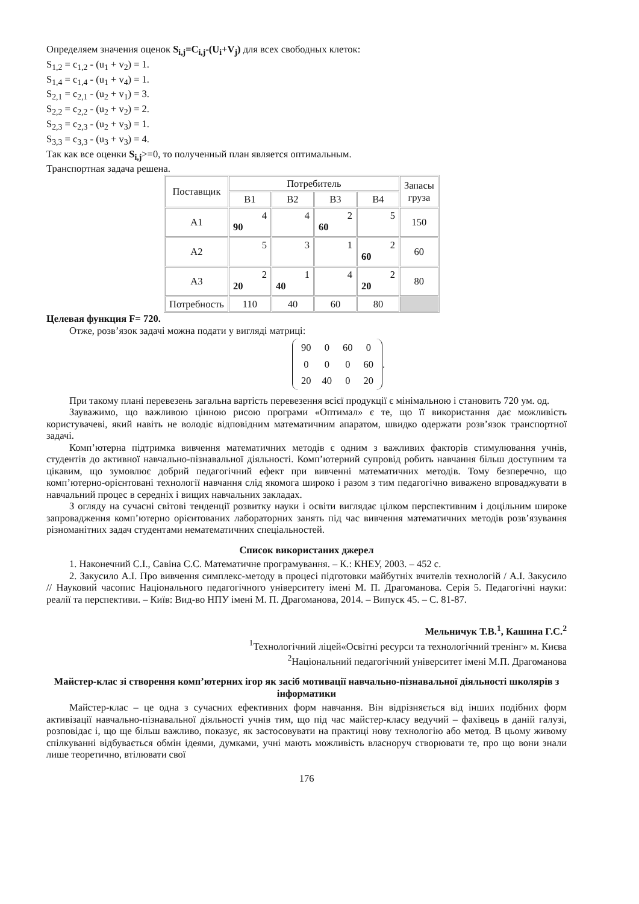Определяем значения оценок S<sub>i,j</sub>=C<sub>i,j</sub>-(U<sub>i</sub>+V<sub>j</sub>) для всех свободных клеток:
S<sub>1,2</sub> = c<sub>1,2</sub> - (u<sub>1</sub> + v<sub>2</sub>) = 1.
S<sub>1,4</sub> = c<sub>1,4</sub> - (u<sub>1</sub> + v<sub>4</sub>) = 1.
S<sub>2,1</sub> = c<sub>2,1</sub> - (u<sub>2</sub> + v<sub>1</sub>) = 3.
S<sub>2,2</sub> = c<sub>2,2</sub> - (u<sub>2</sub> + v<sub>2</sub>) = 2.
S<sub>2,3</sub> = c<sub>2,3</sub> - (u<sub>2</sub> + v<sub>3</sub>) = 1.
S<sub>3,3</sub> = c<sub>3,3</sub> - (u<sub>3</sub> + v<sub>3</sub>) = 4.
Так как все оценки S<sub>i,j</sub>>=0, то полученный план является оптимальным.
Транспортная задача решена.
| Поставщик | Потребитель | | | | Запасы груза |
| | B1 | B2 | B3 | B4 | |
| A1 | 4 90 | 4 | 2 60 | 5 | 150 |
| A2 | 5 | 3 | 1 | 2 60 | 60 |
| A3 | 2 20 | 1 40 | 4 | 2 20 | 80 |
| Потребность | 110 | 40 | 60 | 80 | |
Целевая функция F= 720.
Отже, розв’язок задачі можна подати у вигляді матриці:
| 90 | 0 | 60 | 0 |
| 0 | 0 | 0 | 60 |
| 20 | 40 | 0 | 20 |
.
При такому плані перевезень загальна вартість перевезення всієї продукції є мінімальною і становить 720 ум. од.
Зауважимо, що важливою цінною рисою програми «Оптимал» є те, що її використання дає можливість користувачеві, який навіть не володіє відповідним математичним апаратом, швидко одержати розв’язок транспортної задачі.
Комп’ютерна підтримка вивчення математичних методів є одним з важливих факторів стимулювання учнів, студентів до активної навчально-пізнавальної діяльності. Комп’ютерний супровід робить навчання більш доступним та цікавим, що зумовлює добрий педагогічний ефект при вивченні математичних методів. Тому безперечно, що комп’ютерно-орієнтовані технології навчання слід якомога широко і разом з тим педагогічно виважено впроваджувати в навчальний процес в середніх і вищих навчальних закладах.
З огляду на сучасні світові тенденції розвитку науки і освіти виглядає цілком перспективним і доцільним широке запровадження комп’ютерно орієнтованих лабораторних занять під час вивчення математичних методів розв’язування різноманітних задач студентами нематематичних спеціальностей.
Список використаних джерел
1. Наконечний С.І., Савіна С.С. Математичне програмування. – К.: КНЕУ, 2003. – 452 с.
2. Закусило А.І. Про вивчення симплекс-методу в процесі підготовки майбутніх вчителів технологій / А.І. Закусило // Науковий часопис Національного педагогічного університету імені М. П. Драгоманова. Серія 5. Педагогічні науки: реалії та перспективи. – Київ: Вид-во НПУ імені М. П. Драгоманова, 2014. – Випуск 45. – С. 81-87.
Мельничук Т.В.<sup>1</sup>, Кашина Г.С.<sup>2</sup>
<sup>1</sup> Технологічний ліцей«Освітні ресурси та технологічний тренінг» м. Києва
<sup>2</sup> Національний педагогічний університет імені М.П. Драгоманова
Майстер-клас зі створення комп’ютерних ігор як засіб мотивації навчально-пізнавальної діяльності школярів з інформатики
Майстер-клас – це одна з сучасних ефективних форм навчання. Він відрізняється від інших подібних форм активізації навчально-пізнавальної діяльності учнів тим, що під час майстер-класу ведучий – фахівець в даній галузі, розповідає і, що ще більш важливо, показує, як застосовувати на практиці нову технологію або метод. В цьому живому спілкуванні відбувається обмін ідеями, думками, учні мають можливість власноруч створювати те, про що вони знали лише теоретично, втілювати свої
176